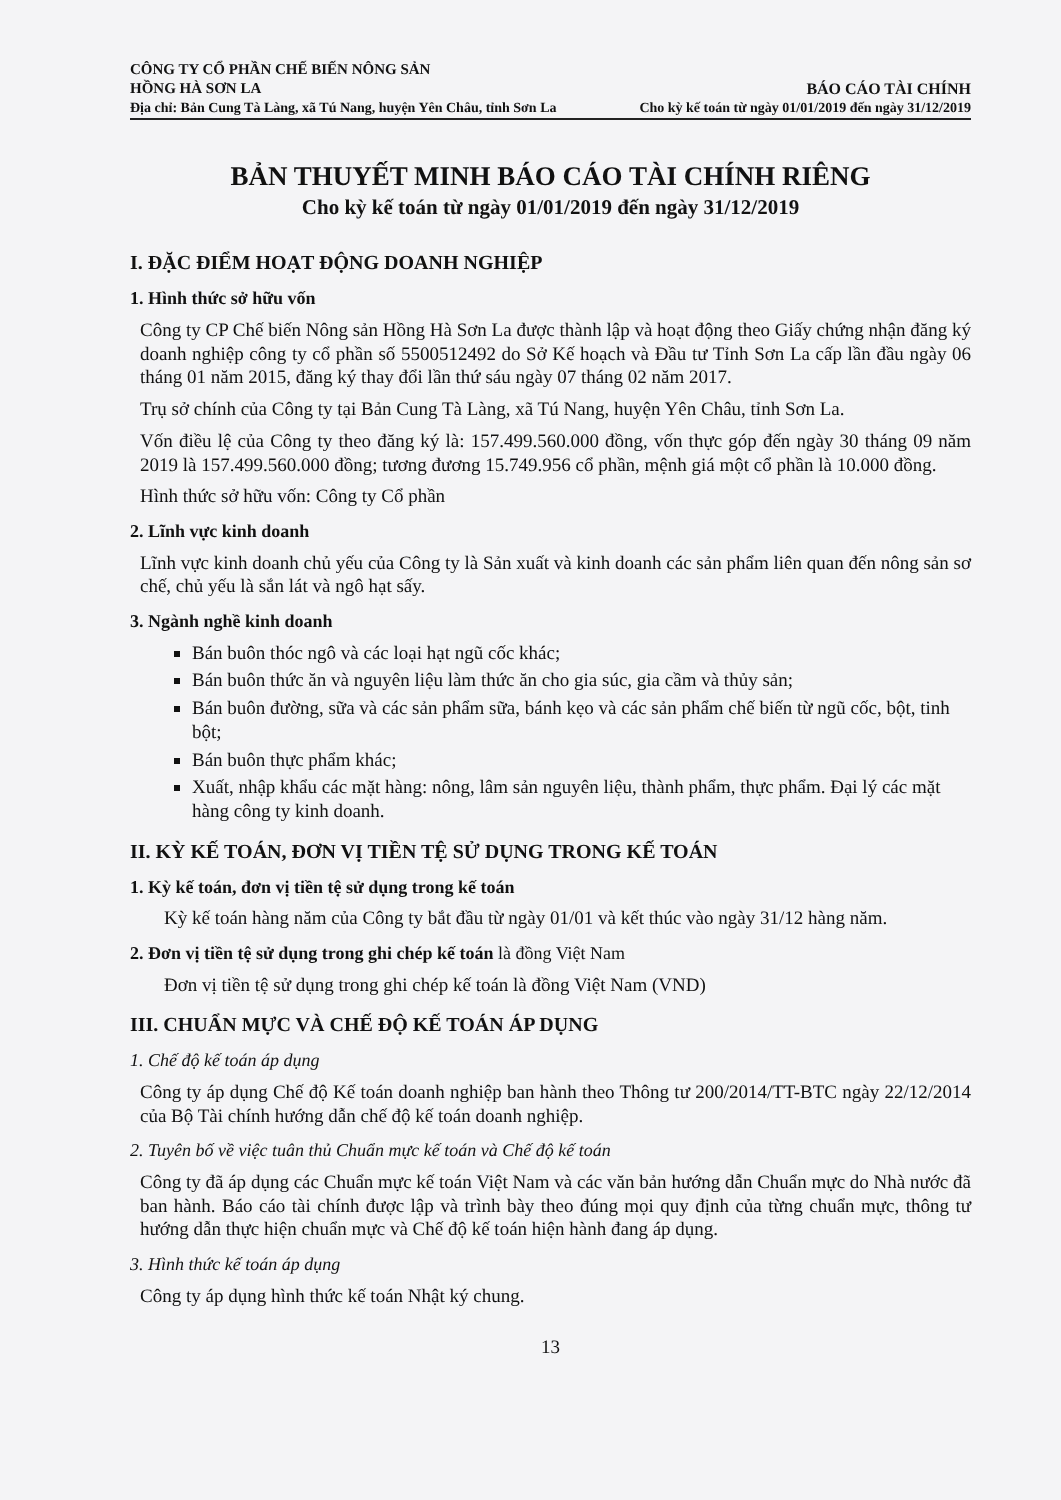CÔNG TY CỔ PHẦN CHẾ BIẾN NÔNG SẢN
HỒNG HÀ SƠN LA
Địa chỉ: Bản Cung Tà Làng, xã Tú Nang, huyện Yên Châu, tỉnh Sơn La
BÁO CÁO TÀI CHÍNH
Cho kỳ kế toán từ ngày 01/01/2019 đến ngày 31/12/2019
BẢN THUYẾT MINH BÁO CÁO TÀI CHÍNH RIÊNG
Cho kỳ kế toán từ ngày 01/01/2019 đến ngày 31/12/2019
I. ĐẶC ĐIỂM HOẠT ĐỘNG DOANH NGHIỆP
1. Hình thức sở hữu vốn
Công ty CP Chế biến Nông sản Hồng Hà Sơn La được thành lập và hoạt động theo Giấy chứng nhận đăng ký doanh nghiệp công ty cổ phần số 5500512492 do Sở Kế hoạch và Đầu tư Tỉnh Sơn La cấp lần đầu ngày 06 tháng 01 năm 2015, đăng ký thay đổi lần thứ sáu ngày 07 tháng 02 năm 2017.
Trụ sở chính của Công ty tại Bản Cung Tà Làng, xã Tú Nang, huyện Yên Châu, tỉnh Sơn La.
Vốn điều lệ của Công ty theo đăng ký là: 157.499.560.000 đồng, vốn thực góp đến ngày 30 tháng 09 năm 2019 là 157.499.560.000 đồng; tương đương 15.749.956 cổ phần, mệnh giá một cổ phần là 10.000 đồng.
Hình thức sở hữu vốn: Công ty Cổ phần
2. Lĩnh vực kinh doanh
Lĩnh vực kinh doanh chủ yếu của Công ty là Sản xuất và kinh doanh các sản phẩm liên quan đến nông sản sơ chế, chủ yếu là sắn lát và ngô hạt sấy.
3. Ngành nghề kinh doanh
Bán buôn thóc ngô và các loại hạt ngũ cốc khác;
Bán buôn thức ăn và nguyên liệu làm thức ăn cho gia súc, gia cầm và thủy sản;
Bán buôn đường, sữa và các sản phẩm sữa, bánh kẹo và các sản phẩm chế biến từ ngũ cốc, bột, tinh bột;
Bán buôn thực phẩm khác;
Xuất, nhập khẩu các mặt hàng: nông, lâm sản nguyên liệu, thành phẩm, thực phẩm. Đại lý các mặt hàng công ty kinh doanh.
II. KỲ KẾ TOÁN, ĐƠN VỊ TIỀN TỆ SỬ DỤNG TRONG KẾ TOÁN
1. Kỳ kế toán, đơn vị tiền tệ sử dụng trong kế toán
Kỳ kế toán hàng năm của Công ty bắt đầu từ ngày 01/01 và kết thúc vào ngày 31/12 hàng năm.
2. Đơn vị tiền tệ sử dụng trong ghi chép kế toán là đồng Việt Nam
Đơn vị tiền tệ sử dụng trong ghi chép kế toán là đồng Việt Nam (VND)
III. CHUẨN MỰC VÀ CHẾ ĐỘ KẾ TOÁN ÁP DỤNG
1. Chế độ kế toán áp dụng
Công ty áp dụng Chế độ Kế toán doanh nghiệp ban hành theo Thông tư 200/2014/TT-BTC ngày 22/12/2014 của Bộ Tài chính hướng dẫn chế độ kế toán doanh nghiệp.
2. Tuyên bố về việc tuân thủ Chuẩn mực kế toán và Chế độ kế toán
Công ty đã áp dụng các Chuẩn mực kế toán Việt Nam và các văn bản hướng dẫn Chuẩn mực do Nhà nước đã ban hành. Báo cáo tài chính được lập và trình bày theo đúng mọi quy định của từng chuẩn mực, thông tư hướng dẫn thực hiện chuẩn mực và Chế độ kế toán hiện hành đang áp dụng.
3. Hình thức kế toán áp dụng
Công ty áp dụng hình thức kế toán Nhật ký chung.
13